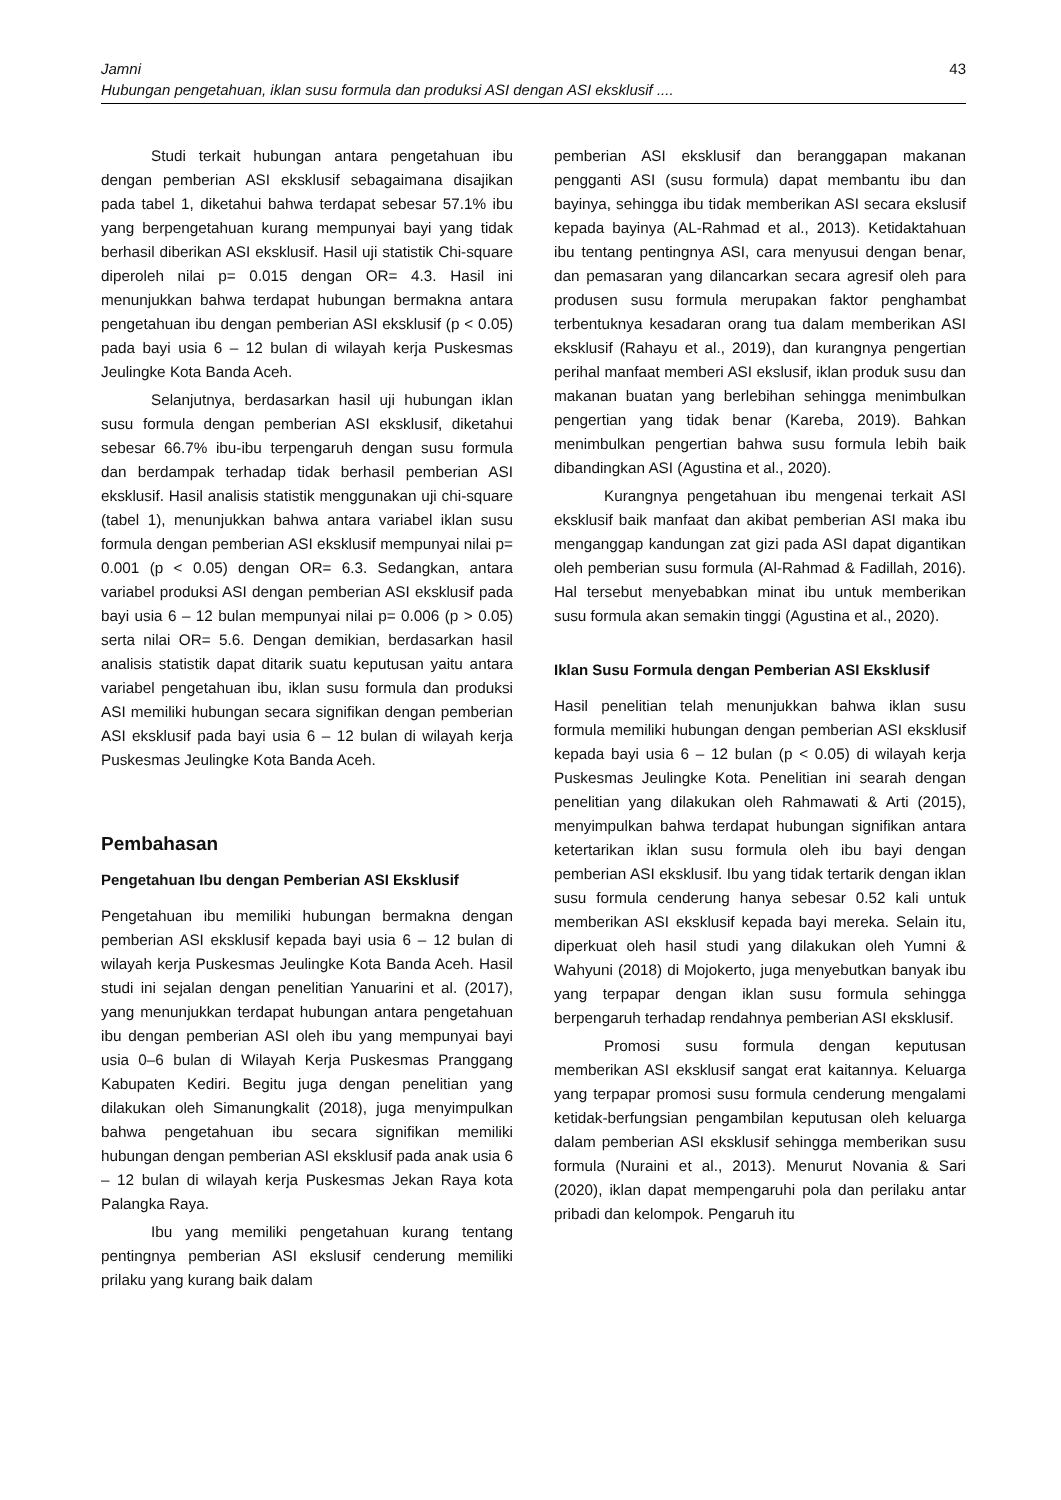43 Jamni
Hubungan pengetahuan, iklan susu formula dan produksi ASI dengan ASI eksklusif ....
Studi terkait hubungan antara pengetahuan ibu dengan pemberian ASI eksklusif sebagaimana disajikan pada tabel 1, diketahui bahwa terdapat sebesar 57.1% ibu yang berpengetahuan kurang mempunyai bayi yang tidak berhasil diberikan ASI eksklusif. Hasil uji statistik Chi-square diperoleh nilai p= 0.015 dengan OR= 4.3. Hasil ini menunjukkan bahwa terdapat hubungan bermakna antara pengetahuan ibu dengan pemberian ASI eksklusif (p < 0.05) pada bayi usia 6 – 12 bulan di wilayah kerja Puskesmas Jeulingke Kota Banda Aceh.
Selanjutnya, berdasarkan hasil uji hubungan iklan susu formula dengan pemberian ASI eksklusif, diketahui sebesar 66.7% ibu-ibu terpengaruh dengan susu formula dan berdampak terhadap tidak berhasil pemberian ASI eksklusif. Hasil analisis statistik menggunakan uji chi-square (tabel 1), menunjukkan bahwa antara variabel iklan susu formula dengan pemberian ASI eksklusif mempunyai nilai p= 0.001 (p < 0.05) dengan OR= 6.3. Sedangkan, antara variabel produksi ASI dengan pemberian ASI eksklusif pada bayi usia 6 – 12 bulan mempunyai nilai p= 0.006 (p > 0.05) serta nilai OR= 5.6. Dengan demikian, berdasarkan hasil analisis statistik dapat ditarik suatu keputusan yaitu antara variabel pengetahuan ibu, iklan susu formula dan produksi ASI memiliki hubungan secara signifikan dengan pemberian ASI eksklusif pada bayi usia 6 – 12 bulan di wilayah kerja Puskesmas Jeulingke Kota Banda Aceh.
Pembahasan
Pengetahuan Ibu dengan Pemberian ASI Eksklusif
Pengetahuan ibu memiliki hubungan bermakna dengan pemberian ASI eksklusif kepada bayi usia 6 – 12 bulan di wilayah kerja Puskesmas Jeulingke Kota Banda Aceh. Hasil studi ini sejalan dengan penelitian Yanuarini et al. (2017), yang menunjukkan terdapat hubungan antara pengetahuan ibu dengan pemberian ASI oleh ibu yang mempunyai bayi usia 0–6 bulan di Wilayah Kerja Puskesmas Pranggang Kabupaten Kediri. Begitu juga dengan penelitian yang dilakukan oleh Simanungkalit (2018), juga menyimpulkan bahwa pengetahuan ibu secara signifikan memiliki hubungan dengan pemberian ASI eksklusif pada anak usia 6 – 12 bulan di wilayah kerja Puskesmas Jekan Raya kota Palangka Raya.
Ibu yang memiliki pengetahuan kurang tentang pentingnya pemberian ASI ekslusif cenderung memiliki prilaku yang kurang baik dalam
pemberian ASI eksklusif dan beranggapan makanan pengganti ASI (susu formula) dapat membantu ibu dan bayinya, sehingga ibu tidak memberikan ASI secara ekslusif kepada bayinya (AL-Rahmad et al., 2013). Ketidaktahuan ibu tentang pentingnya ASI, cara menyusui dengan benar, dan pemasaran yang dilancarkan secara agresif oleh para produsen susu formula merupakan faktor penghambat terbentuknya kesadaran orang tua dalam memberikan ASI eksklusif (Rahayu et al., 2019), dan kurangnya pengertian perihal manfaat memberi ASI ekslusif, iklan produk susu dan makanan buatan yang berlebihan sehingga menimbulkan pengertian yang tidak benar (Kareba, 2019). Bahkan menimbulkan pengertian bahwa susu formula lebih baik dibandingkan ASI (Agustina et al., 2020).
Kurangnya pengetahuan ibu mengenai terkait ASI eksklusif baik manfaat dan akibat pemberian ASI maka ibu menganggap kandungan zat gizi pada ASI dapat digantikan oleh pemberian susu formula (Al-Rahmad & Fadillah, 2016). Hal tersebut menyebabkan minat ibu untuk memberikan susu formula akan semakin tinggi (Agustina et al., 2020).
Iklan Susu Formula dengan Pemberian ASI Eksklusif
Hasil penelitian telah menunjukkan bahwa iklan susu formula memiliki hubungan dengan pemberian ASI eksklusif kepada bayi usia 6 – 12 bulan (p < 0.05) di wilayah kerja Puskesmas Jeulingke Kota. Penelitian ini searah dengan penelitian yang dilakukan oleh Rahmawati & Arti (2015), menyimpulkan bahwa terdapat hubungan signifikan antara ketertarikan iklan susu formula oleh ibu bayi dengan pemberian ASI eksklusif. Ibu yang tidak tertarik dengan iklan susu formula cenderung hanya sebesar 0.52 kali untuk memberikan ASI eksklusif kepada bayi mereka. Selain itu, diperkuat oleh hasil studi yang dilakukan oleh Yumni & Wahyuni (2018) di Mojokerto, juga menyebutkan banyak ibu yang terpapar dengan iklan susu formula sehingga berpengaruh terhadap rendahnya pemberian ASI eksklusif.
Promosi susu formula dengan keputusan memberikan ASI eksklusif sangat erat kaitannya. Keluarga yang terpapar promosi susu formula cenderung mengalami ketidak-berfungsian pengambilan keputusan oleh keluarga dalam pemberian ASI eksklusif sehingga memberikan susu formula (Nuraini et al., 2013). Menurut Novania & Sari (2020), iklan dapat mempengaruhi pola dan perilaku antar pribadi dan kelompok. Pengaruh itu